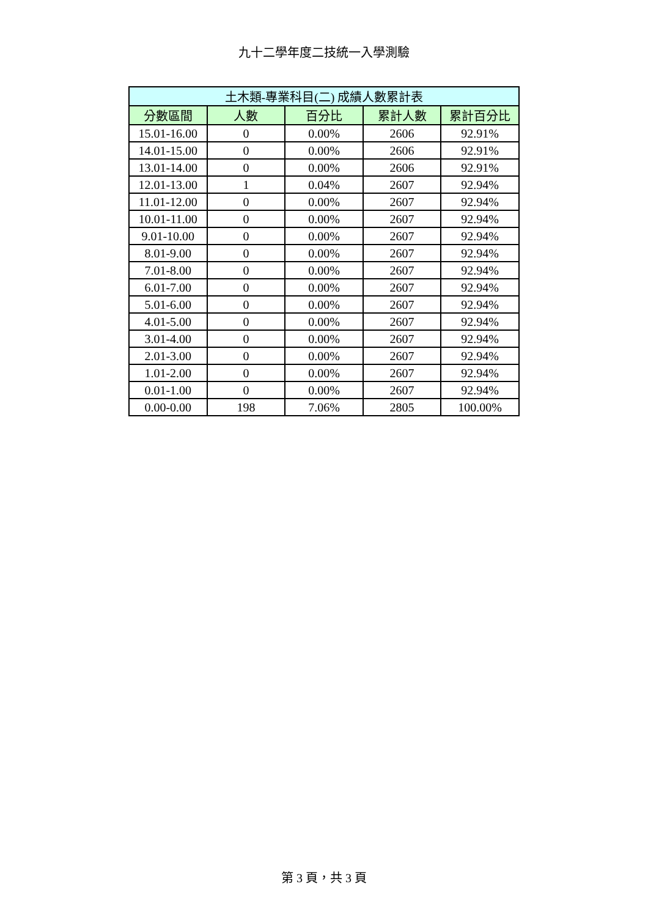九十二學年度二技統一入學測驗
| 土木類-專業科目(二) 成績人數累計表 | | | | |
| --- | --- | --- | --- | --- |
| 分數區間 | 人數 | 百分比 | 累計人數 | 累計百分比 |
| 15.01-16.00 | 0 | 0.00% | 2606 | 92.91% |
| 14.01-15.00 | 0 | 0.00% | 2606 | 92.91% |
| 13.01-14.00 | 0 | 0.00% | 2606 | 92.91% |
| 12.01-13.00 | 1 | 0.04% | 2607 | 92.94% |
| 11.01-12.00 | 0 | 0.00% | 2607 | 92.94% |
| 10.01-11.00 | 0 | 0.00% | 2607 | 92.94% |
| 9.01-10.00 | 0 | 0.00% | 2607 | 92.94% |
| 8.01-9.00 | 0 | 0.00% | 2607 | 92.94% |
| 7.01-8.00 | 0 | 0.00% | 2607 | 92.94% |
| 6.01-7.00 | 0 | 0.00% | 2607 | 92.94% |
| 5.01-6.00 | 0 | 0.00% | 2607 | 92.94% |
| 4.01-5.00 | 0 | 0.00% | 2607 | 92.94% |
| 3.01-4.00 | 0 | 0.00% | 2607 | 92.94% |
| 2.01-3.00 | 0 | 0.00% | 2607 | 92.94% |
| 1.01-2.00 | 0 | 0.00% | 2607 | 92.94% |
| 0.01-1.00 | 0 | 0.00% | 2607 | 92.94% |
| 0.00-0.00 | 198 | 7.06% | 2805 | 100.00% |
第 3 頁，共 3 頁